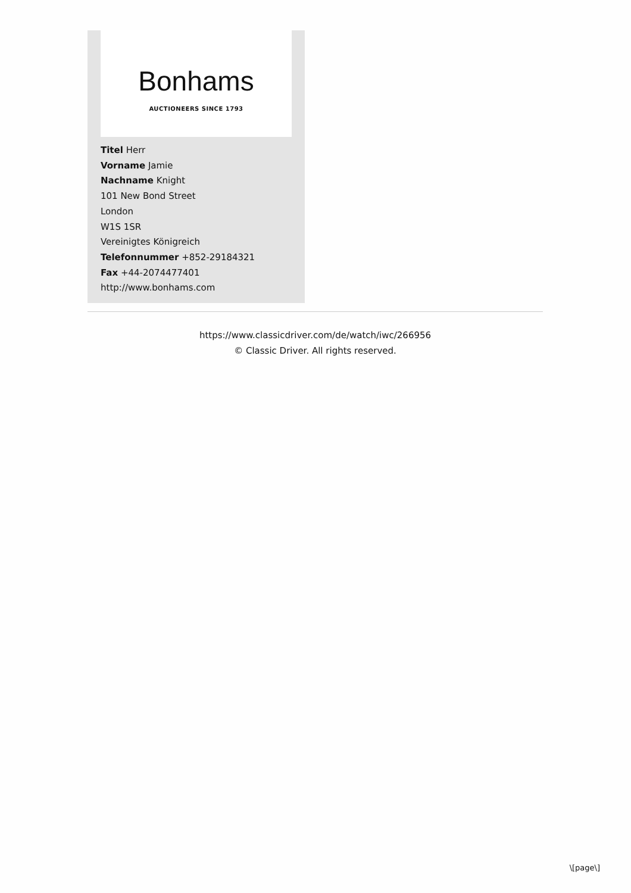Bonhams
AUCTIONEERS SINCE 1793
Titel Herr
Vorname Jamie
Nachname Knight
101 New Bond Street
London
W1S 1SR
Vereinigtes Königreich
Telefonnummer +852-29184321
Fax +44-2074477401
http://www.bonhams.com
https://www.classicdriver.com/de/watch/iwc/266956
© Classic Driver. All rights reserved.
\[page\]